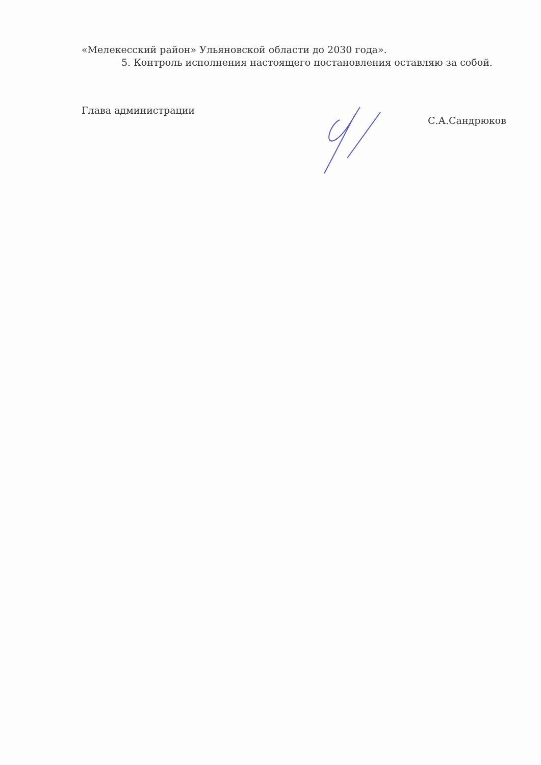«Мелекесский район» Ульяновской области до 2030 года».
5. Контроль исполнения настоящего постановления оставляю за собой.
Глава администрации
С.А.Сандрюков